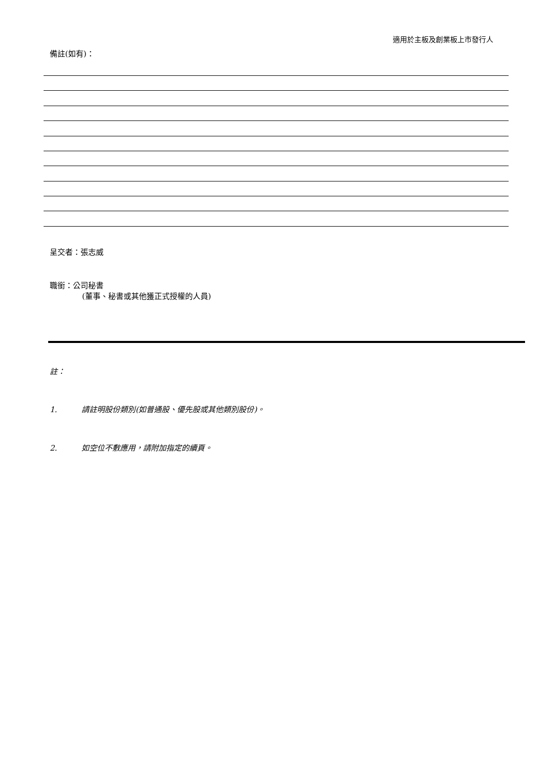適用於主板及創業板上市發行人
備註(如有)：
呈交者：張志威
職銜：公司秘書
(董事、秘書或其他獲正式授權的人員)
註：
1. 請註明股份類別(如普通股、優先股或其他類別股份)。
2. 如空位不敷應用，請附加指定的續頁。